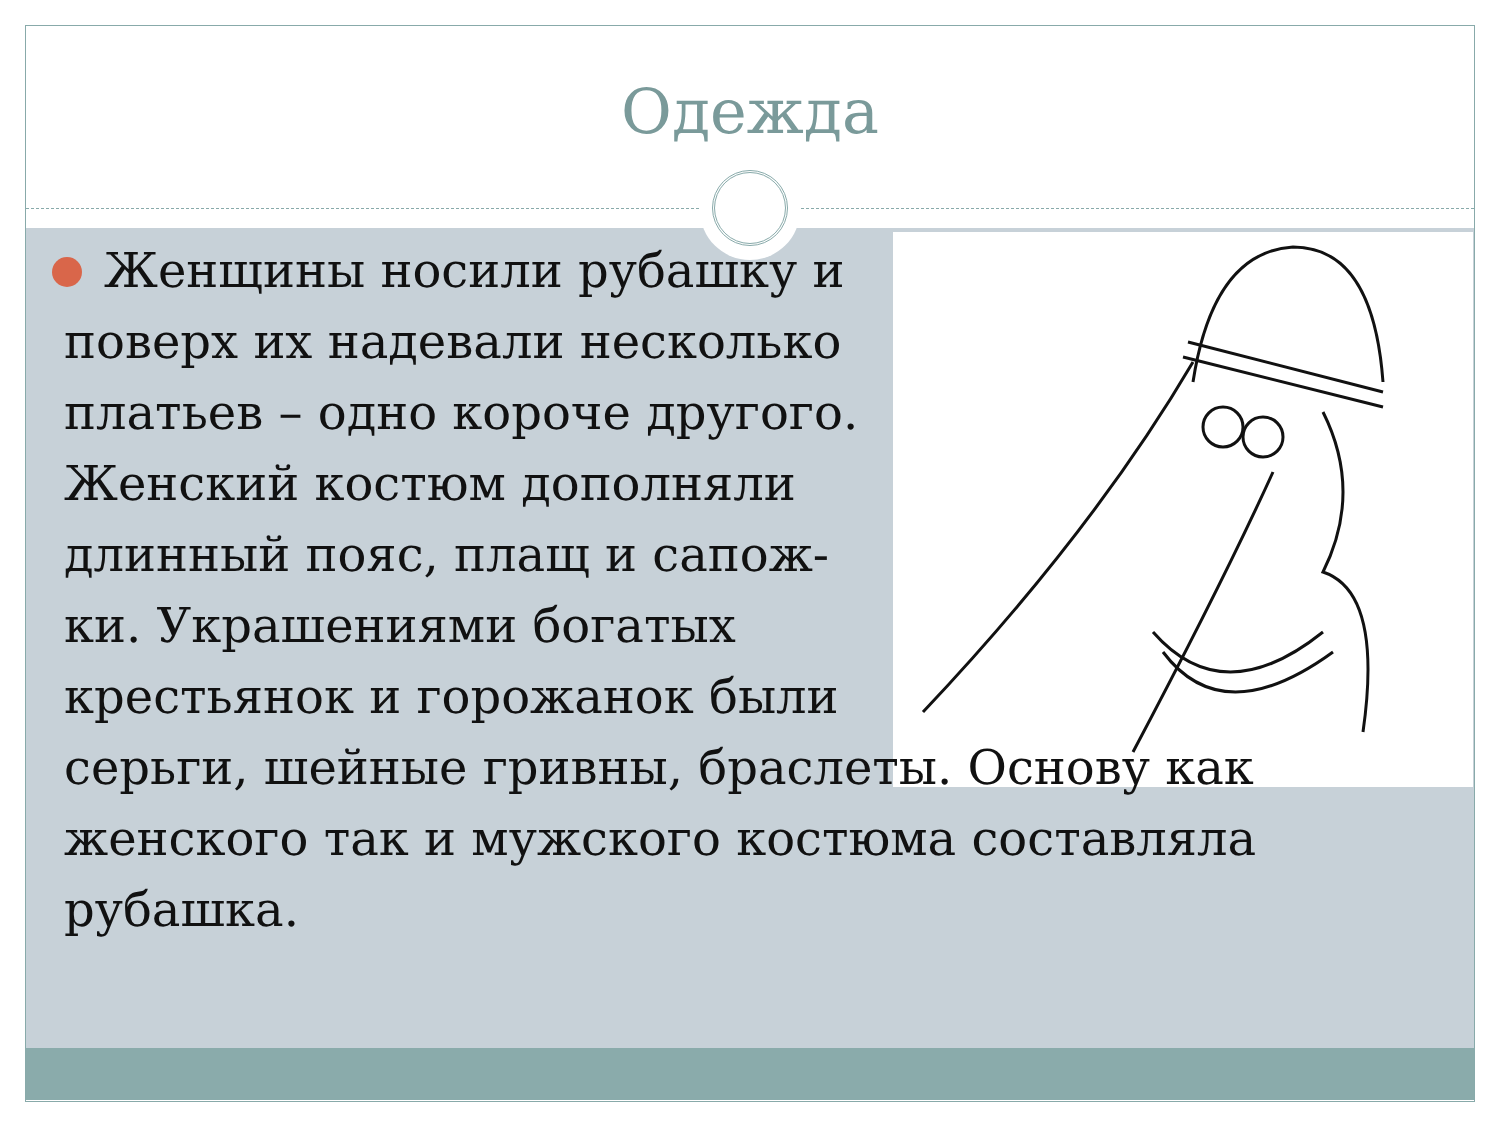Одежда
Женщины носили рубашку и
поверх их надевали несколько
платьев – одно короче другого.
Женский костюм дополняли
длинный пояс, плащ и сапож-
ки. Украшениями богатых
крестьянок и горожанок были
серьги, шейные гривны, браслеты. Основу как женского так и мужского костюма составляла рубашка.